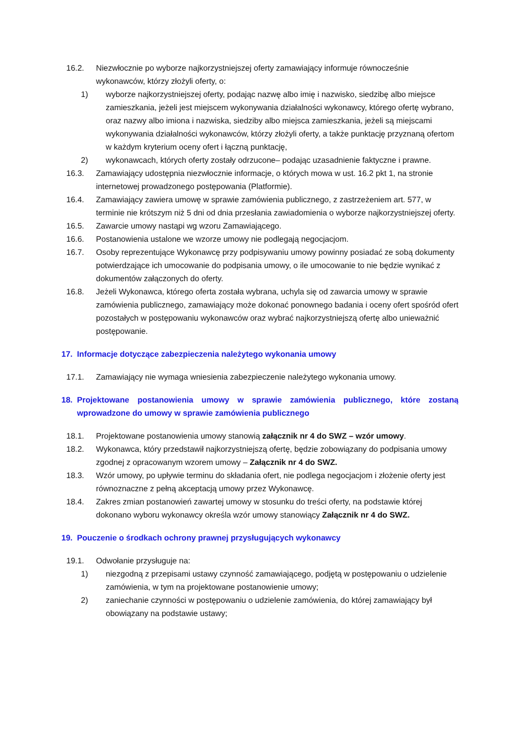16.2. Niezwłocznie po wyborze najkorzystniejszej oferty zamawiający informuje równocześnie wykonawców, którzy złożyli oferty, o:
1) wyborze najkorzystniejszej oferty, podając nazwę albo imię i nazwisko, siedzibę albo miejsce zamieszkania, jeżeli jest miejscem wykonywania działalności wykonawcy, którego ofertę wybrano, oraz nazwy albo imiona i nazwiska, siedziby albo miejsca zamieszkania, jeżeli są miejscami wykonywania działalności wykonawców, którzy złożyli oferty, a także punktację przyznaną ofertom w każdym kryterium oceny ofert i łączną punktację,
2) wykonawcach, których oferty zostały odrzucone– podając uzasadnienie faktyczne i prawne.
16.3. Zamawiający udostępnia niezwłocznie informacje, o których mowa w ust. 16.2 pkt 1, na stronie internetowej prowadzonego postępowania (Platformie).
16.4. Zamawiający zawiera umowę w sprawie zamówienia publicznego, z zastrzeżeniem art. 577, w terminie nie krótszym niż 5 dni od dnia przesłania zawiadomienia o wyborze najkorzystniejszej oferty.
16.5. Zawarcie umowy nastąpi wg wzoru Zamawiającego.
16.6. Postanowienia ustalone we wzorze umowy nie podlegają negocjacjom.
16.7. Osoby reprezentujące Wykonawcę przy podpisywaniu umowy powinny posiadać ze sobą dokumenty potwierdzające ich umocowanie do podpisania umowy, o ile umocowanie to nie będzie wynikać z dokumentów załączonych do oferty.
16.8. Jeżeli Wykonawca, którego oferta została wybrana, uchyla się od zawarcia umowy w sprawie zamówienia publicznego, zamawiający może dokonać ponownego badania i oceny ofert spośród ofert pozostałych w postępowaniu wykonawców oraz wybrać najkorzystniejszą ofertę albo unieważnić postępowanie.
17. Informacje dotyczące zabezpieczenia należytego wykonania umowy
17.1. Zamawiający nie wymaga wniesienia zabezpieczenie należytego wykonania umowy.
18. Projektowane postanowienia umowy w sprawie zamówienia publicznego, które zostaną wprowadzone do umowy w sprawie zamówienia publicznego
18.1. Projektowane postanowienia umowy stanowią załącznik nr 4 do SWZ – wzór umowy.
18.2. Wykonawca, który przedstawił najkorzystniejszą ofertę, będzie zobowiązany do podpisania umowy zgodnej z opracowanym wzorem umowy – Załącznik nr 4 do SWZ.
18.3. Wzór umowy, po upływie terminu do składania ofert, nie podlega negocjacjom i złożenie oferty jest równoznaczne z pełną akceptacją umowy przez Wykonawcę.
18.4. Zakres zmian postanowień zawartej umowy w stosunku do treści oferty, na podstawie której dokonano wyboru wykonawcy określa wzór umowy stanowiący Załącznik nr 4 do SWZ.
19. Pouczenie o środkach ochrony prawnej przysługujących wykonawcy
19.1. Odwołanie przysługuje na:
1) niezgodną z przepisami ustawy czynność zamawiającego, podjętą w postępowaniu o udzielenie zamówienia, w tym na projektowane postanowienie umowy;
2) zaniechanie czynności w postępowaniu o udzielenie zamówienia, do której zamawiający był obowiązany na podstawie ustawy;